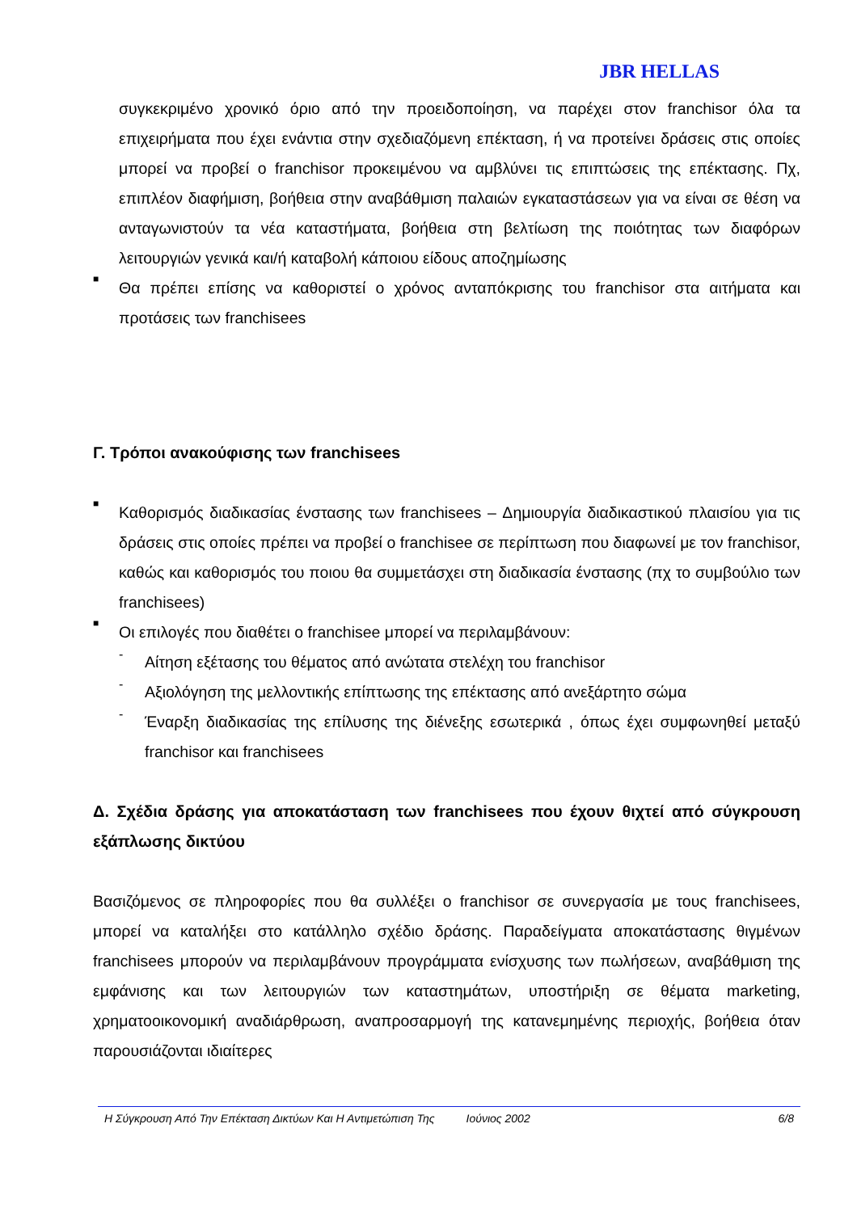JBR HELLAS
συγκεκριμένο χρονικό όριο από την προειδοποίηση, να παρέχει στον franchisor όλα τα επιχειρήματα που έχει ενάντια στην σχεδιαζόμενη επέκταση, ή να προτείνει δράσεις στις οποίες μπορεί να προβεί ο franchisor προκειμένου να αμβλύνει τις επιπτώσεις της επέκτασης. Πχ, επιπλέον διαφήμιση, βοήθεια στην αναβάθμιση παλαιών εγκαταστάσεων για να είναι σε θέση να ανταγωνιστούν τα νέα καταστήματα, βοήθεια στη βελτίωση της ποιότητας των διαφόρων λειτουργιών γενικά και/ή καταβολή κάποιου είδους αποζημίωσης
■
Θα πρέπει επίσης να καθοριστεί ο χρόνος ανταπόκρισης του franchisor στα αιτήματα και προτάσεις των franchisees
Γ. Τρόποι ανακούφισης των franchisees
■
Καθορισμός διαδικασίας ένστασης των franchisees – Δημιουργία διαδικαστικού πλαισίου για τις δράσεις στις οποίες πρέπει να προβεί ο franchisee σε περίπτωση που διαφωνεί με τον franchisor, καθώς και καθορισμός του ποιου θα συμμετάσχει στη διαδικασία ένστασης (πχ το συμβούλιο των franchisees)
■
Οι επιλογές που διαθέτει ο franchisee μπορεί να περιλαμβάνουν:
-
Αίτηση εξέτασης του θέματος από ανώτατα στελέχη του franchisor
-
Αξιολόγηση της μελλοντικής επίπτωσης της επέκτασης από ανεξάρτητο σώμα
-
Έναρξη διαδικασίας της επίλυσης της διένεξης εσωτερικά , όπως έχει συμφωνηθεί μεταξύ franchisor και franchisees
Δ. Σχέδια δράσης για αποκατάσταση των franchisees που έχουν θιχτεί από σύγκρουση εξάπλωσης δικτύου
Βασιζόμενος σε πληροφορίες που θα συλλέξει ο franchisor σε συνεργασία με τους franchisees, μπορεί να καταλήξει στο κατάλληλο σχέδιο δράσης. Παραδείγματα αποκατάστασης θιγμένων franchisees μπορούν να περιλαμβάνουν προγράμματα ενίσχυσης των πωλήσεων, αναβάθμιση της εμφάνισης και των λειτουργιών των καταστημάτων, υποστήριξη σε θέματα marketing, χρηματοοικονομική αναδιάρθρωση, αναπροσαρμογή της κατανεμημένης περιοχής, βοήθεια όταν παρουσιάζονται ιδιαίτερες
Η Σύγκρουση Από Την Επέκταση Δικτύων Και Η Αντιμετώπιση Της Ιούνιος 2002 6/8